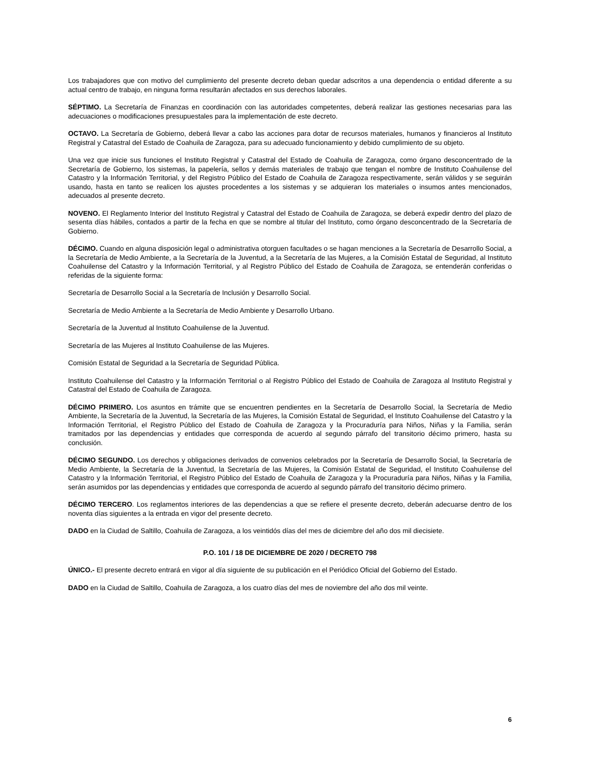Los trabajadores que con motivo del cumplimiento del presente decreto deban quedar adscritos a una dependencia o entidad diferente a su actual centro de trabajo, en ninguna forma resultarán afectados en sus derechos laborales.
SÉPTIMO. La Secretaría de Finanzas en coordinación con las autoridades competentes, deberá realizar las gestiones necesarias para las adecuaciones o modificaciones presupuestales para la implementación de este decreto.
OCTAVO. La Secretaría de Gobierno, deberá llevar a cabo las acciones para dotar de recursos materiales, humanos y financieros al Instituto Registral y Catastral del Estado de Coahuila de Zaragoza, para su adecuado funcionamiento y debido cumplimiento de su objeto.
Una vez que inicie sus funciones el Instituto Registral y Catastral del Estado de Coahuila de Zaragoza, como órgano desconcentrado de la Secretaría de Gobierno, los sistemas, la papelería, sellos y demás materiales de trabajo que tengan el nombre de Instituto Coahuilense del Catastro y la Información Territorial, y del Registro Público del Estado de Coahuila de Zaragoza respectivamente, serán válidos y se seguirán usando, hasta en tanto se realicen los ajustes procedentes a los sistemas y se adquieran los materiales o insumos antes mencionados, adecuados al presente decreto.
NOVENO. El Reglamento Interior del Instituto Registral y Catastral del Estado de Coahuila de Zaragoza, se deberá expedir dentro del plazo de sesenta días hábiles, contados a partir de la fecha en que se nombre al titular del Instituto, como órgano desconcentrado de la Secretaría de Gobierno.
DÉCIMO. Cuando en alguna disposición legal o administrativa otorguen facultades o se hagan menciones a la Secretaría de Desarrollo Social, a la Secretaría de Medio Ambiente, a la Secretaría de la Juventud, a la Secretaría de las Mujeres, a la Comisión Estatal de Seguridad, al Instituto Coahuilense del Catastro y la Información Territorial, y al Registro Público del Estado de Coahuila de Zaragoza, se entenderán conferidas o referidas de la siguiente forma:
Secretaría de Desarrollo Social a la Secretaría de Inclusión y Desarrollo Social.
Secretaría de Medio Ambiente a la Secretaría de Medio Ambiente y Desarrollo Urbano.
Secretaría de la Juventud al Instituto Coahuilense de la Juventud.
Secretaría de las Mujeres al Instituto Coahuilense de las Mujeres.
Comisión Estatal de Seguridad a la Secretaría de Seguridad Pública.
Instituto Coahuilense del Catastro y la Información Territorial o al Registro Público del Estado de Coahuila de Zaragoza al Instituto Registral y Catastral del Estado de Coahuila de Zaragoza.
DÉCIMO PRIMERO. Los asuntos en trámite que se encuentren pendientes en la Secretaría de Desarrollo Social, la Secretaría de Medio Ambiente, la Secretaría de la Juventud, la Secretaría de las Mujeres, la Comisión Estatal de Seguridad, el Instituto Coahuilense del Catastro y la Información Territorial, el Registro Público del Estado de Coahuila de Zaragoza y la Procuraduría para Niños, Niñas y la Familia, serán tramitados por las dependencias y entidades que corresponda de acuerdo al segundo párrafo del transitorio décimo primero, hasta su conclusión.
DÉCIMO SEGUNDO. Los derechos y obligaciones derivados de convenios celebrados por la Secretaría de Desarrollo Social, la Secretaría de Medio Ambiente, la Secretaría de la Juventud, la Secretaría de las Mujeres, la Comisión Estatal de Seguridad, el Instituto Coahuilense del Catastro y la Información Territorial, el Registro Público del Estado de Coahuila de Zaragoza y la Procuraduría para Niños, Niñas y la Familia, serán asumidos por las dependencias y entidades que corresponda de acuerdo al segundo párrafo del transitorio décimo primero.
DÉCIMO TERCERO. Los reglamentos interiores de las dependencias a que se refiere el presente decreto, deberán adecuarse dentro de los noventa días siguientes a la entrada en vigor del presente decreto.
DADO en la Ciudad de Saltillo, Coahuila de Zaragoza, a los veintidós días del mes de diciembre del año dos mil diecisiete.
P.O. 101 / 18 DE DICIEMBRE DE 2020 / DECRETO 798
ÚNICO.- El presente decreto entrará en vigor al día siguiente de su publicación en el Periódico Oficial del Gobierno del Estado.
DADO en la Ciudad de Saltillo, Coahuila de Zaragoza, a los cuatro días del mes de noviembre del año dos mil veinte.
6